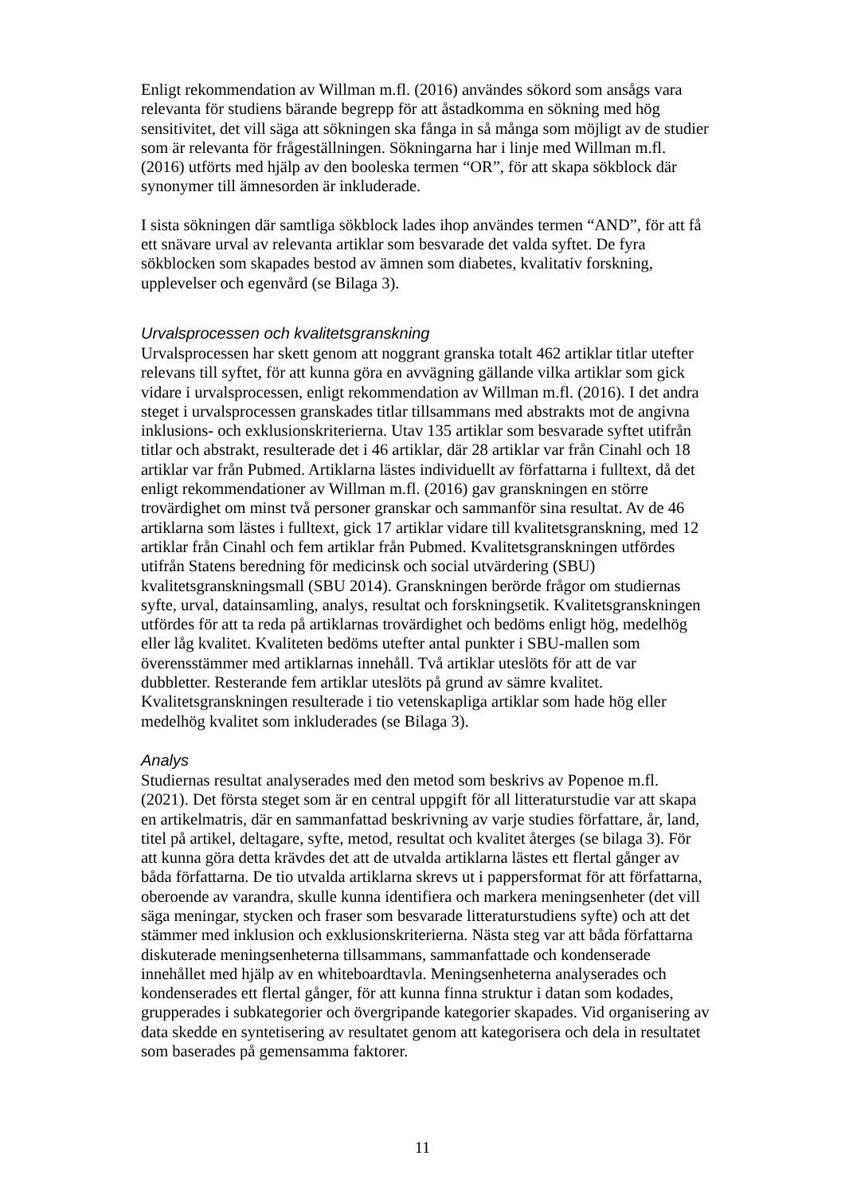Enligt rekommendation av Willman m.fl. (2016) användes sökord som ansågs vara relevanta för studiens bärande begrepp för att åstadkomma en sökning med hög sensitivitet, det vill säga att sökningen ska fånga in så många som möjligt av de studier som är relevanta för frågeställningen. Sökningarna har i linje med Willman m.fl. (2016) utförts med hjälp av den booleska termen “OR”, för att skapa sökblock där synonymer till ämnesorden är inkluderade.
I sista sökningen där samtliga sökblock lades ihop användes termen “AND”, för att få ett snävare urval av relevanta artiklar som besvarade det valda syftet. De fyra sökblocken som skapades bestod av ämnen som diabetes, kvalitativ forskning, upplevelser och egenvård (se Bilaga 3).
Urvalsprocessen och kvalitetsgranskning
Urvalsprocessen har skett genom att noggrant granska totalt 462 artiklar titlar utefter relevans till syftet, för att kunna göra en avvägning gällande vilka artiklar som gick vidare i urvalsprocessen, enligt rekommendation av Willman m.fl. (2016). I det andra steget i urvalsprocessen granskades titlar tillsammans med abstrakts mot de angivna inklusions- och exklusionskriterierna. Utav 135 artiklar som besvarade syftet utifrån titlar och abstrakt, resulterade det i 46 artiklar, där 28 artiklar var från Cinahl och 18 artiklar var från Pubmed. Artiklarna lästes individuellt av författarna i fulltext, då det enligt rekommendationer av Willman m.fl. (2016) gav granskningen en större trovärdighet om minst två personer granskar och sammanför sina resultat. Av de 46 artiklarna som lästes i fulltext, gick 17 artiklar vidare till kvalitetsgranskning, med 12 artiklar från Cinahl och fem artiklar från Pubmed. Kvalitetsgranskningen utfördes utifrån Statens beredning för medicinsk och social utvärdering (SBU) kvalitetsgranskningsmall (SBU 2014). Granskningen berörde frågor om studiernas syfte, urval, datainsamling, analys, resultat och forskningsetik. Kvalitetsgranskningen utfördes för att ta reda på artiklarnas trovärdighet och bedöms enligt hög, medelhög eller låg kvalitet. Kvaliteten bedöms utefter antal punkter i SBU-mallen som överensstämmer med artiklarnas innehåll. Två artiklar uteslöts för att de var dubbletter. Resterande fem artiklar uteslöts på grund av sämre kvalitet. Kvalitetsgranskningen resulterade i tio vetenskapliga artiklar som hade hög eller medelhög kvalitet som inkluderades (se Bilaga 3).
Analys
Studiernas resultat analyserades med den metod som beskrivs av Popenoe m.fl. (2021). Det första steget som är en central uppgift för all litteraturstudie var att skapa en artikelmatris, där en sammanfattad beskrivning av varje studies författare, år, land, titel på artikel, deltagare, syfte, metod, resultat och kvalitet återges (se bilaga 3). För att kunna göra detta krävdes det att de utvalda artiklarna lästes ett flertal gånger av båda författarna. De tio utvalda artiklarna skrevs ut i pappersformat för att författarna, oberoende av varandra, skulle kunna identifiera och markera meningsenheter (det vill säga meningar, stycken och fraser som besvarade litteraturstudiens syfte) och att det stämmer med inklusion och exklusionskriterierna. Nästa steg var att båda författarna diskuterade meningsenheterna tillsammans, sammanfattade och kondenserade innehållet med hjälp av en whiteboardtavla. Meningsenheterna analyserades och kondenserades ett flertal gånger, för att kunna finna struktur i datan som kodades, grupperades i subkategorier och övergripande kategorier skapades. Vid organisering av data skedde en syntetisering av resultatet genom att kategorisera och dela in resultatet som baserades på gemensamma faktorer.
11